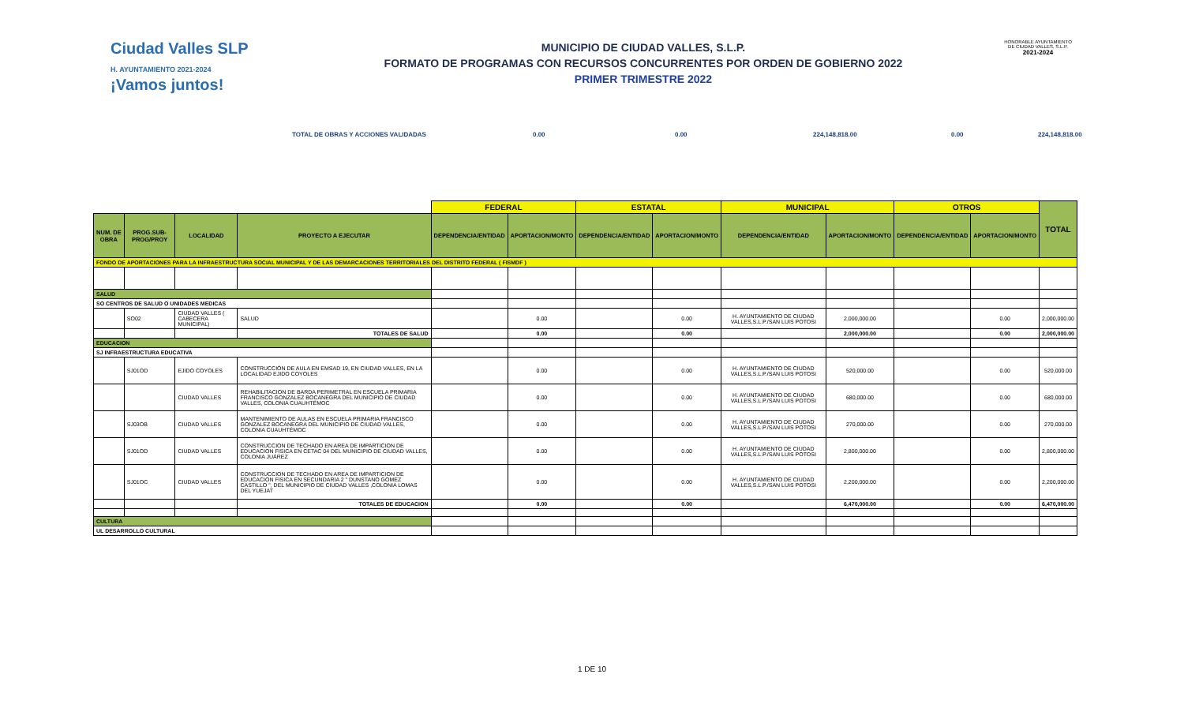Ciudad Valles SLP
H. AYUNTAMIENTO 2021-2024
¡Vamos juntos!
MUNICIPIO DE CIUDAD VALLES, S.L.P.
FORMATO DE PROGRAMAS CON RECURSOS CONCURRENTES POR ORDEN DE GOBIERNO 2022
PRIMER TRIMESTRE 2022
HONORABLE AYUNTAMIENTO DE CIUDAD VALLES, S.L.P.
2021-2024
TOTAL DE OBRAS Y ACCIONES VALIDADAS 0.00 0.00 224,148,818.00 0.00 224,148,818.00
| | | | | FEDERAL | | ESTATAL | | MUNICIPAL | | OTROS | | TOTAL |
| --- | --- | --- | --- | --- | --- | --- | --- | --- | --- | --- | --- | --- |
| NUM. DE OBRA | PROG.SUB-PROG/PROY | LOCALIDAD | PROYECTO A EJECUTAR | DEPENDENCIA/ENTIDAD | APORTACION/MONTO | DEPENDENCIA/ENTIDAD | APORTACION/MONTO | DEPENDENCIA/ENTIDAD | APORTACION/MONTO | DEPENDENCIA/ENTIDAD | APORTACION/MONTO | |
| FONDO DE APORTACIONES PARA LA INFRAESTRUCTURA SOCIAL MUNICIPAL Y DE LAS DEMARCACIONES TERRITORIALES DEL DISTRITO FEDERAL ( FISMDF ) | | | | | | | | | | | | |
| SALUD | | | | | | | | | | | | |
| SO CENTROS DE SALUD O UNIDADES MEDICAS | | | | | | | | | | | | |
| | SO02 | CIUDAD VALLES ( CABECERA MUNICIPAL) | SALUD | | 0.00 | | 0.00 | H. AYUNTAMIENTO DE CIUDAD VALLES,S.L.P./SAN LUIS POTOSI | 2,000,000.00 | | 0.00 | 2,000,000.00 |
| | | | TOTALES DE SALUD | | 0.00 | | 0.00 | | 2,000,000.00 | | 0.00 | 2,000,000.00 |
| EDUCACION | | | | | | | | | | | | |
| SJ INFRAESTRUCTURA EDUCATIVA | | | | | | | | | | | | |
| | SJ01OD | EJIDO COYOLES | CONSTRUCCIÓN DE AULA EN EMSAD 19, EN CIUDAD VALLES, EN LA LOCALIDAD EJIDO COYOLES | | 0.00 | | 0.00 | H. AYUNTAMIENTO DE CIUDAD VALLES,S.L.P./SAN LUIS POTOSI | 520,000.00 | | 0.00 | 520,000.00 |
| | | CIUDAD VALLES | REHABILITACION DE BARDA PERIMETRAL EN ESCUELA PRIMARIA FRANCISCO GONZALEZ BOCANEGRA DEL MUNICIPIO DE CIUDAD VALLES, COLONIA CUAUHTÉMOC | | 0.00 | | 0.00 | H. AYUNTAMIENTO DE CIUDAD VALLES,S.L.P./SAN LUIS POTOSI | 680,000.00 | | 0.00 | 680,000.00 |
| | SJ03OB | CIUDAD VALLES | MANTENIMIENTO DE AULAS EN ESCUELA PRIMARIA FRANCISCO GONZALEZ BOCANEGRA DEL MUNICIPIO DE CIUDAD VALLES, COLONIA CUAUHTÉMOC | | 0.00 | | 0.00 | H. AYUNTAMIENTO DE CIUDAD VALLES,S.L.P./SAN LUIS POTOSI | 270,000.00 | | 0.00 | 270,000.00 |
| | SJ01OD | CIUDAD VALLES | CONSTRUCCION DE TECHADO EN AREA DE IMPARTICION DE EDUCACION FISICA EN CETAC 04 DEL MUNICIPIO DE CIUDAD VALLES, COLONIA JUÁREZ | | 0.00 | | 0.00 | H. AYUNTAMIENTO DE CIUDAD VALLES,S.L.P./SAN LUIS POTOSI | 2,800,000.00 | | 0.00 | 2,800,000.00 |
| | SJ01OC | CIUDAD VALLES | CONSTRUCCION DE TECHADO EN AREA DE IMPARTICION DE EDUCACION FISICA EN SECUNDARIA 2 " DUNSTANO GOMEZ CASTILLO ", DEL MUNICIPIO DE CIUDAD VALLES ,COLONIA LOMAS DEL YUEJAT | | 0.00 | | 0.00 | H. AYUNTAMIENTO DE CIUDAD VALLES,S.L.P./SAN LUIS POTOSI | 2,200,000.00 | | 0.00 | 2,200,000.00 |
| | | | TOTALES DE EDUCACION | | 0.00 | | 0.00 | | 6,470,000.00 | | 0.00 | 6,470,000.00 |
| CULTURA | | | | | | | | | | | | |
| UL DESARROLLO CULTURAL | | | | | | | | | | | | |
1 DE 10